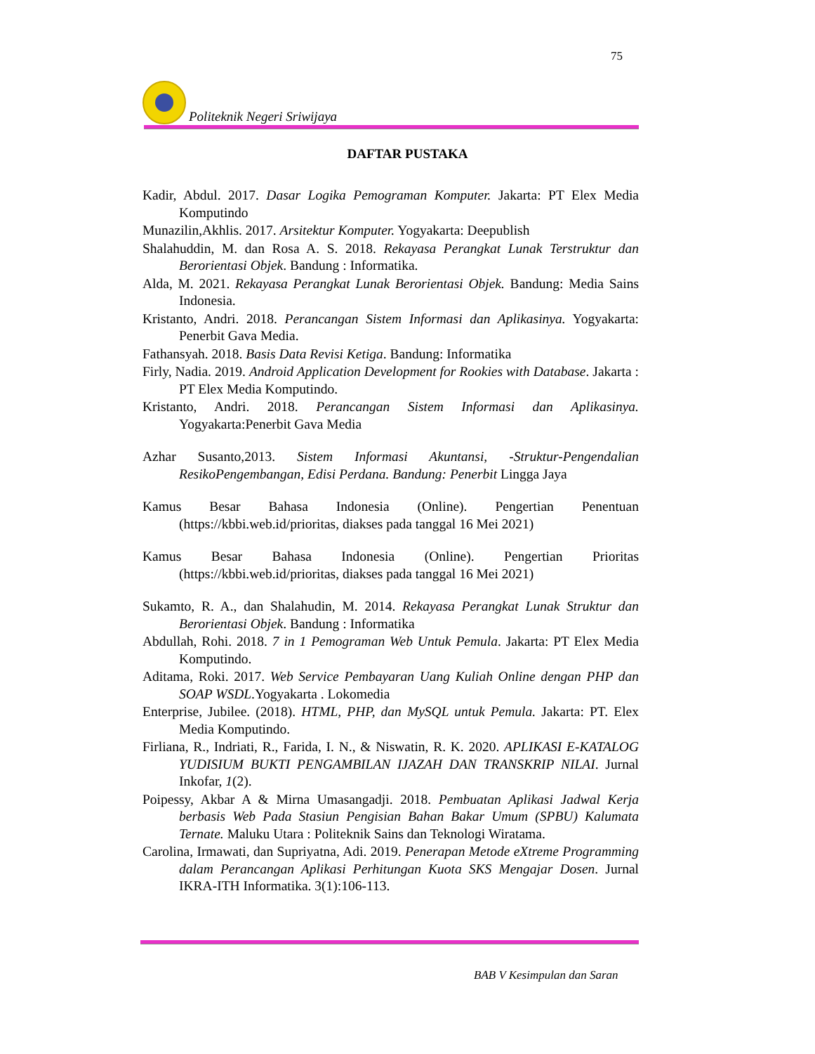75
Politeknik Negeri Sriwijaya
DAFTAR PUSTAKA
Kadir, Abdul. 2017. Dasar Logika Pemograman Komputer. Jakarta: PT Elex Media Komputindo
Munazilin,Akhlis. 2017. Arsitektur Komputer. Yogyakarta: Deepublish
Shalahuddin, M. dan Rosa A. S. 2018. Rekayasa Perangkat Lunak Terstruktur dan Berorientasi Objek. Bandung : Informatika.
Alda, M. 2021. Rekayasa Perangkat Lunak Berorientasi Objek. Bandung: Media Sains Indonesia.
Kristanto, Andri. 2018. Perancangan Sistem Informasi dan Aplikasinya. Yogyakarta: Penerbit Gava Media.
Fathansyah. 2018. Basis Data Revisi Ketiga. Bandung: Informatika
Firly, Nadia. 2019. Android Application Development for Rookies with Database. Jakarta : PT Elex Media Komputindo.
Kristanto, Andri. 2018. Perancangan Sistem Informasi dan Aplikasinya. Yogyakarta:Penerbit Gava Media
Azhar Susanto,2013. Sistem Informasi Akuntansi, -Struktur-Pengendalian ResikoPengembangan, Edisi Perdana. Bandung: Penerbit Lingga Jaya
Kamus Besar Bahasa Indonesia (Online). Pengertian Penentuan (https://kbbi.web.id/prioritas, diakses pada tanggal 16 Mei 2021)
Kamus Besar Bahasa Indonesia (Online). Pengertian Prioritas (https://kbbi.web.id/prioritas, diakses pada tanggal 16 Mei 2021)
Sukamto, R. A., dan Shalahudin, M. 2014. Rekayasa Perangkat Lunak Struktur dan Berorientasi Objek. Bandung : Informatika
Abdullah, Rohi. 2018. 7 in 1 Pemograman Web Untuk Pemula. Jakarta: PT Elex Media Komputindo.
Aditama, Roki. 2017. Web Service Pembayaran Uang Kuliah Online dengan PHP dan SOAP WSDL.Yogyakarta . Lokomedia
Enterprise, Jubilee. (2018). HTML, PHP, dan MySQL untuk Pemula. Jakarta: PT. Elex Media Komputindo.
Firliana, R., Indriati, R., Farida, I. N., & Niswatin, R. K. 2020. APLIKASI E-KATALOG YUDISIUM BUKTI PENGAMBILAN IJAZAH DAN TRANSKRIP NILAI. Jurnal Inkofar, 1(2).
Poipessy, Akbar A & Mirna Umasangadji. 2018. Pembuatan Aplikasi Jadwal Kerja berbasis Web Pada Stasiun Pengisian Bahan Bakar Umum (SPBU) Kalumata Ternate. Maluku Utara : Politeknik Sains dan Teknologi Wiratama.
Carolina, Irmawati, dan Supriyatna, Adi. 2019. Penerapan Metode eXtreme Programming dalam Perancangan Aplikasi Perhitungan Kuota SKS Mengajar Dosen. Jurnal IKRA-ITH Informatika. 3(1):106-113.
BAB V Kesimpulan dan Saran